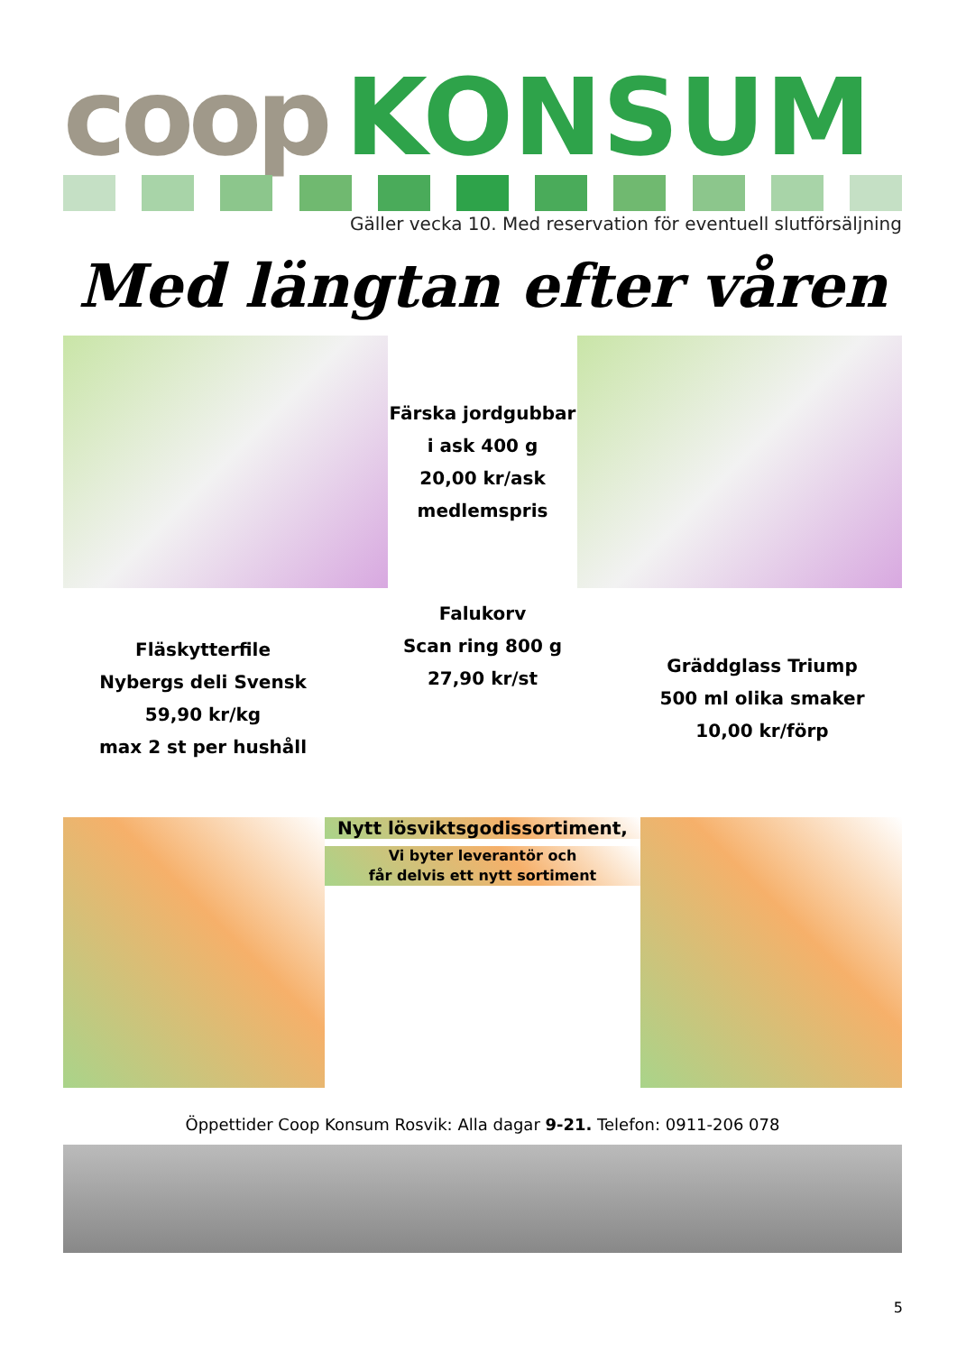coop KONSUM
Gäller vecka 10. Med reservation för eventuell slutförsäljning
Med längtan efter våren
Färska jordgubbar
i ask 400 g
20,00 kr/ask
medlemspris
Fläskytterfile
Nybergs deli Svensk
59,90 kr/kg
max 2 st per hushåll
Falukorv
Scan ring 800 g
27,90 kr/st
Gräddglass Triump
500 ml olika smaker
10,00 kr/förp
Nytt lösviktsgodissortiment,
Vi byter leverantör och
får delvis ett nytt sortiment
Öppettider Coop Konsum Rosvik: Alla dagar 9-21. Telefon: 0911-206 078
5